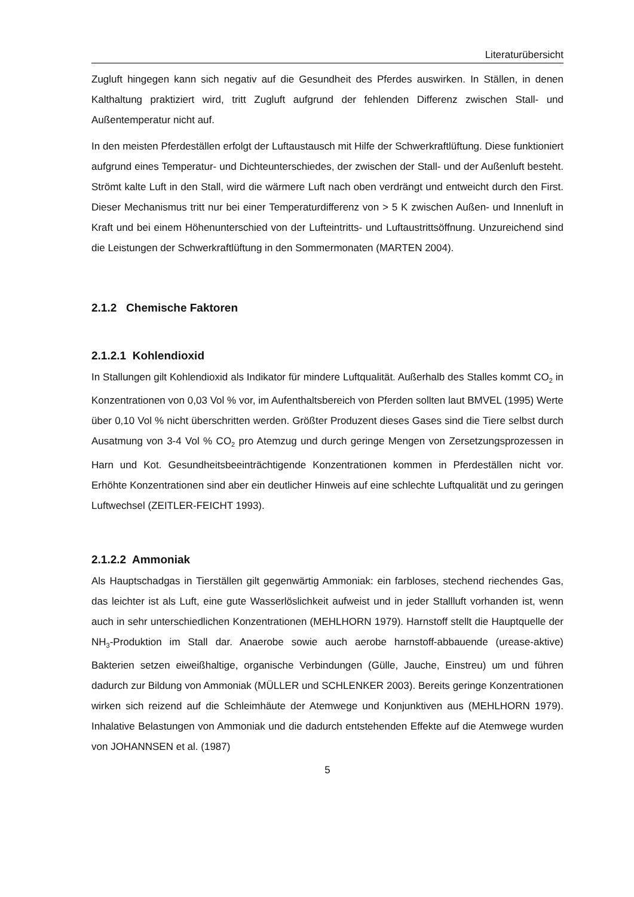Literaturübersicht
Zugluft hingegen kann sich negativ auf die Gesundheit des Pferdes auswirken. In Ställen, in denen Kalthaltung praktiziert wird, tritt Zugluft aufgrund der fehlenden Differenz zwischen Stall- und Außentemperatur nicht auf.
In den meisten Pferdeställen erfolgt der Luftaustausch mit Hilfe der Schwerkraftlüftung. Diese funktioniert aufgrund eines Temperatur- und Dichteunterschiedes, der zwischen der Stall- und der Außenluft besteht. Strömt kalte Luft in den Stall, wird die wärmere Luft nach oben verdrängt und entweicht durch den First. Dieser Mechanismus tritt nur bei einer Temperaturdifferenz von > 5 K zwischen Außen- und Innenluft in Kraft und bei einem Höhenunterschied von der Lufteintritts- und Luftaustrittsöffnung. Unzureichend sind die Leistungen der Schwerkraftlüftung in den Sommermonaten (MARTEN 2004).
2.1.2 Chemische Faktoren
2.1.2.1 Kohlendioxid
In Stallungen gilt Kohlendioxid als Indikator für mindere Luftqualität. Außerhalb des Stalles kommt CO<sub>2</sub> in Konzentrationen von 0,03 Vol % vor, im Aufenthaltsbereich von Pferden sollten laut BMVEL (1995) Werte über 0,10 Vol % nicht überschritten werden. Größter Produzent dieses Gases sind die Tiere selbst durch Ausatmung von 3-4 Vol % CO<sub>2</sub> pro Atemzug und durch geringe Mengen von Zersetzungsprozessen in Harn und Kot. Gesundheitsbeeinträchtigende Konzentrationen kommen in Pferdeställen nicht vor. Erhöhte Konzentrationen sind aber ein deutlicher Hinweis auf eine schlechte Luftqualität und zu geringen Luftwechsel (ZEITLER-FEICHT 1993).
2.1.2.2 Ammoniak
Als Hauptschadgas in Tierställen gilt gegenwärtig Ammoniak: ein farbloses, stechend riechendes Gas, das leichter ist als Luft, eine gute Wasserlöslichkeit aufweist und in jeder Stallluft vorhanden ist, wenn auch in sehr unterschiedlichen Konzentrationen (MEHLHORN 1979). Harnstoff stellt die Hauptquelle der NH<sub>3</sub>-Produktion im Stall dar. Anaerobe sowie auch aerobe harnstoff-abbauende (urease-aktive) Bakterien setzen eiweißhaltige, organische Verbindungen (Gülle, Jauche, Einstreu) um und führen dadurch zur Bildung von Ammoniak (MÜLLER und SCHLENKER 2003). Bereits geringe Konzentrationen wirken sich reizend auf die Schleimhäute der Atemwege und Konjunktiven aus (MEHLHORN 1979). Inhalative Belastungen von Ammoniak und die dadurch entstehenden Effekte auf die Atemwege wurden von JOHANNSEN et al. (1987)
5